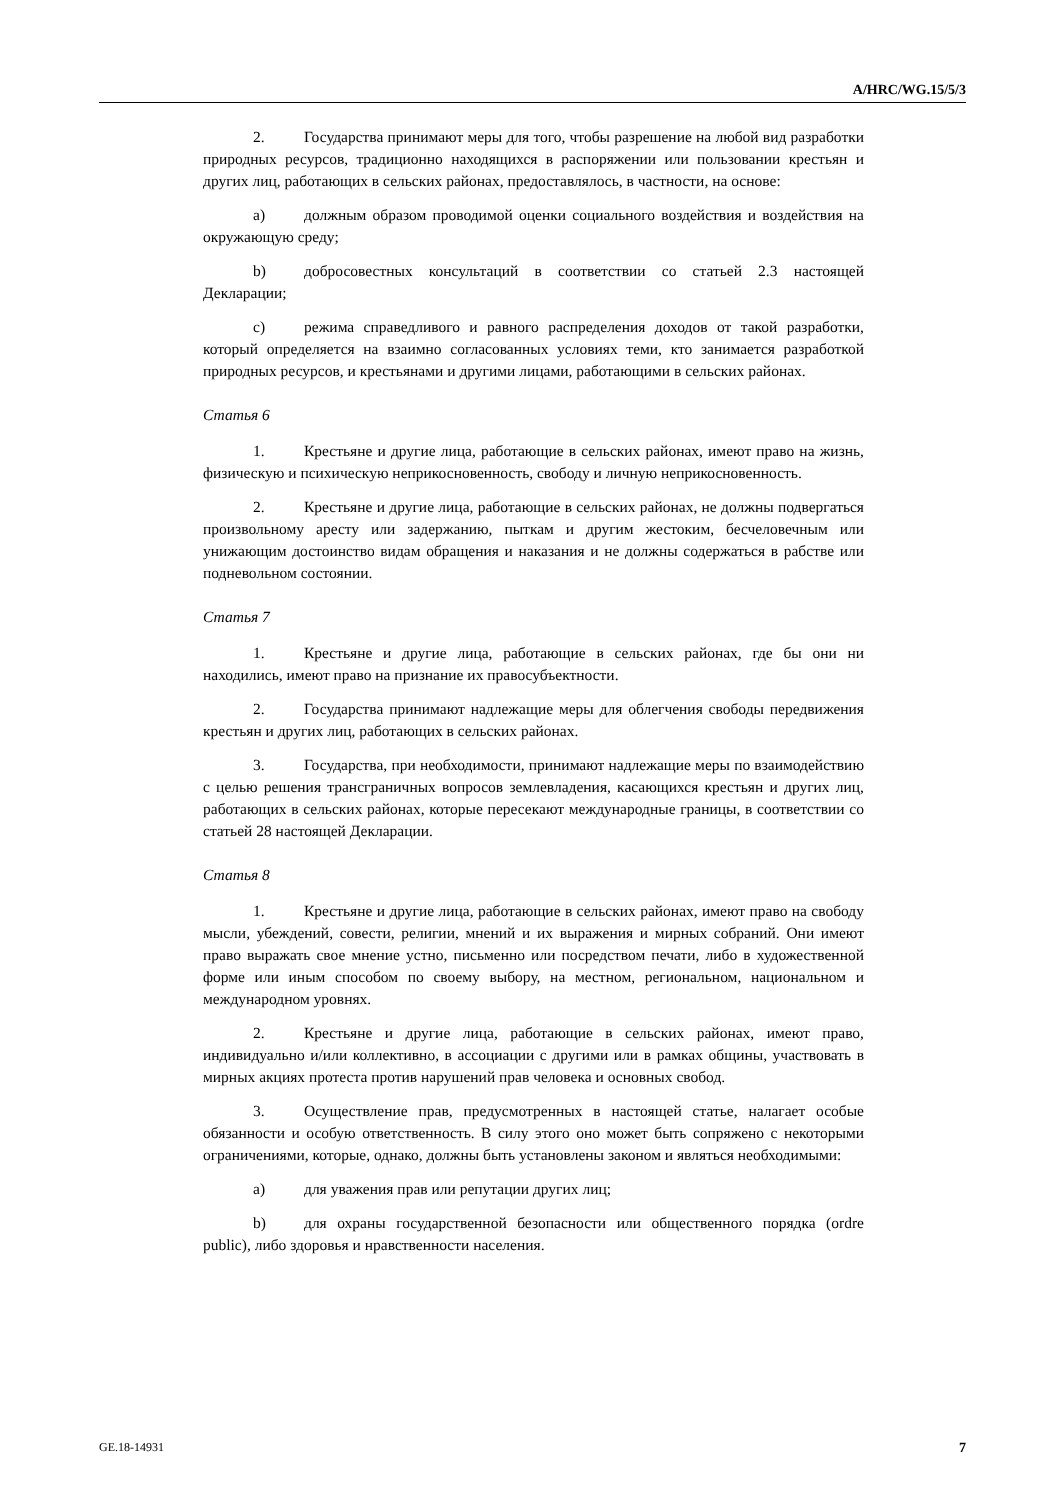A/HRC/WG.15/5/3
2. Государства принимают меры для того, чтобы разрешение на любой вид разработки природных ресурсов, традиционно находящихся в распоряжении или пользовании крестьян и других лиц, работающих в сельских районах, предоставлялось, в частности, на основе:
a) должным образом проводимой оценки социального воздействия и воздействия на окружающую среду;
b) добросовестных консультаций в соответствии со статьей 2.3 настоящей Декларации;
c) режима справедливого и равного распределения доходов от такой разработки, который определяется на взаимно согласованных условиях теми, кто занимается разработкой природных ресурсов, и крестьянами и другими лицами, работающими в сельских районах.
Статья 6
1. Крестьяне и другие лица, работающие в сельских районах, имеют право на жизнь, физическую и психическую неприкосновенность, свободу и личную неприкосновенность.
2. Крестьяне и другие лица, работающие в сельских районах, не должны подвергаться произвольному аресту или задержанию, пыткам и другим жестоким, бесчеловечным или унижающим достоинство видам обращения и наказания и не должны содержаться в рабстве или подневольном состоянии.
Статья 7
1. Крестьяне и другие лица, работающие в сельских районах, где бы они ни находились, имеют право на признание их правосубъектности.
2. Государства принимают надлежащие меры для облегчения свободы передвижения крестьян и других лиц, работающих в сельских районах.
3. Государства, при необходимости, принимают надлежащие меры по взаимодействию с целью решения трансграничных вопросов землевладения, касающихся крестьян и других лиц, работающих в сельских районах, которые пересекают международные границы, в соответствии со статьей 28 настоящей Декларации.
Статья 8
1. Крестьяне и другие лица, работающие в сельских районах, имеют право на свободу мысли, убеждений, совести, религии, мнений и их выражения и мирных собраний. Они имеют право выражать свое мнение устно, письменно или посредством печати, либо в художественной форме или иным способом по своему выбору, на местном, региональном, национальном и международном уровнях.
2. Крестьяне и другие лица, работающие в сельских районах, имеют право, индивидуально и/или коллективно, в ассоциации с другими или в рамках общины, участвовать в мирных акциях протеста против нарушений прав человека и основных свобод.
3. Осуществление прав, предусмотренных в настоящей статье, налагает особые обязанности и особую ответственность. В силу этого оно может быть сопряжено с некоторыми ограничениями, которые, однако, должны быть установлены законом и являться необходимыми:
a) для уважения прав или репутации других лиц;
b) для охраны государственной безопасности или общественного порядка (ordre public), либо здоровья и нравственности населения.
GE.18-14931 7